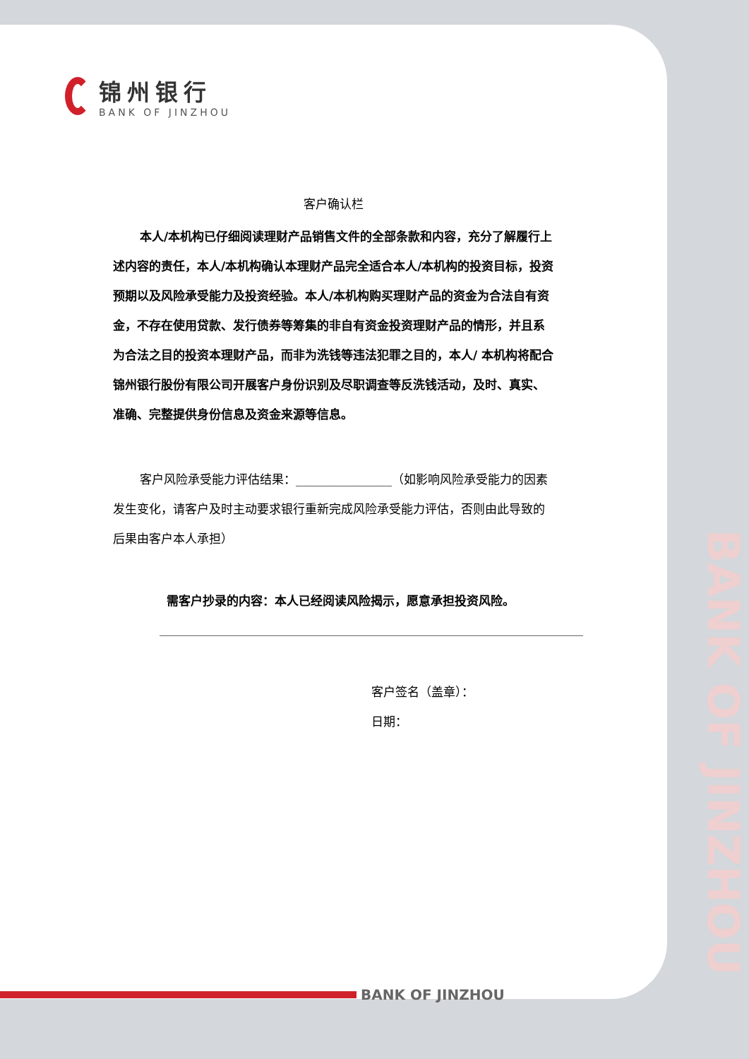BANK OF JINZHOU
锦州银行
BANK OF JINZHOU
客户确认栏
本人/本机构已仔细阅读理财产品销售文件的全部条款和内容，充分了解履行上述内容的责任，本人/本机构确认本理财产品完全适合本人/本机构的投资目标，投资预期以及风险承受能力及投资经验。本人/本机构购买理财产品的资金为合法自有资金，不存在使用贷款、发行债券等筹集的非自有资金投资理财产品的情形，并且系为合法之目的投资本理财产品，而非为洗钱等违法犯罪之目的，本人/ 本机构将配合锦州银行股份有限公司开展客户身份识别及尽职调查等反洗钱活动，及时、真实、准确、完整提供身份信息及资金来源等信息。
客户风险承受能力评估结果：________________（如影响风险承受能力的因素发生变化，请客户及时主动要求银行重新完成风险承受能力评估，否则由此导致的后果由客户本人承担）
需客户抄录的内容：本人已经阅读风险揭示，愿意承担投资风险。
客户签名（盖章）：
日期：
BANK OF JINZHOU